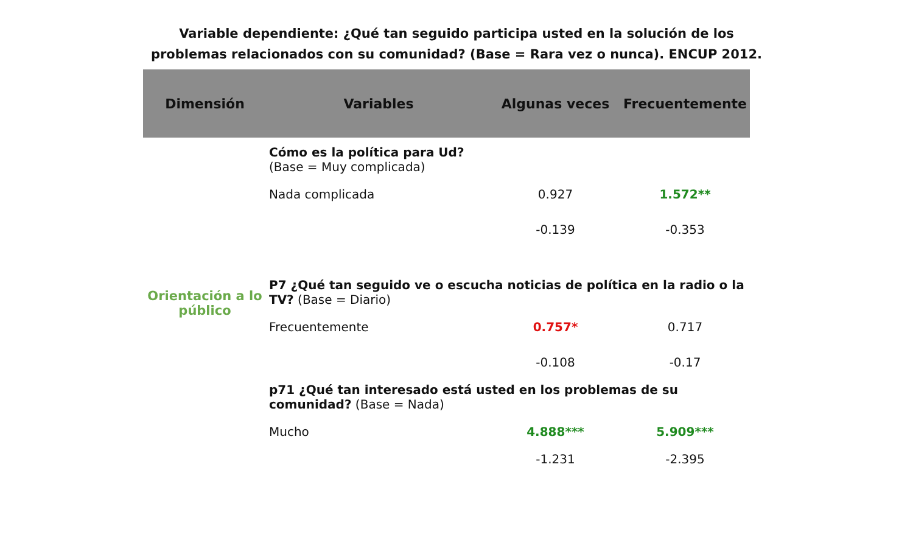Variable dependiente: ¿Qué tan seguido participa usted en la solución de los
problemas relacionados con su comunidad? (Base = Rara vez o nunca). ENCUP 2012.
| Dimensión | Variables | Algunas veces | Frecuentemente |
| --- | --- | --- | --- |
| Orientación a lo público | Cómo es la política para Ud? (Base = Muy complicada) | | |
| | Nada complicada | 0.927 | 1.572** |
| | | -0.139 | -0.353 |
| | P7 ¿Qué tan seguido ve o escucha noticias de política en la radio o la TV? (Base = Diario) | | |
| | Frecuentemente | 0.757* | 0.717 |
| | | -0.108 | -0.17 |
| | p71 ¿Qué tan interesado está usted en los problemas de su comunidad? (Base = Nada) | | |
| | Mucho | 4.888*** | 5.909*** |
| | | -1.231 | -2.395 |